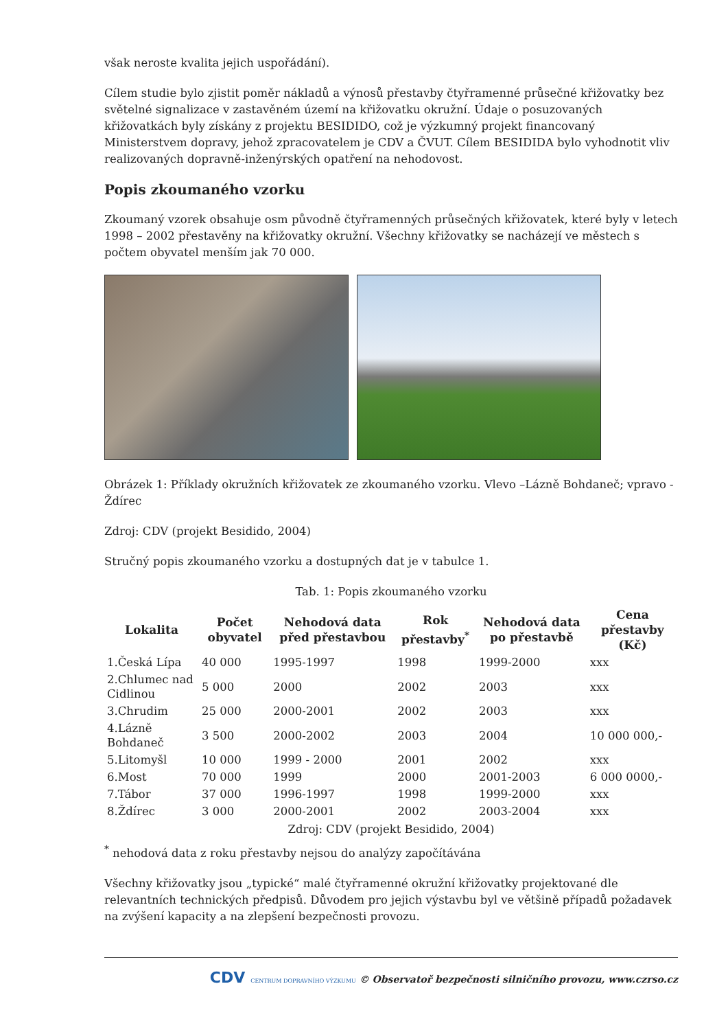však neroste kvalita jejich uspořádání).
Cílem studie bylo zjistit poměr nákladů a výnosů přestavby čtyřramenné průsečné křižovatky bez světelné signalizace v zastavěném území na křižovatku okružní. Údaje o posuzovaných křižovatkách byly získány z projektu BESIDIDO, což je výzkumný projekt financovaný Ministerstvem dopravy, jehož zpracovatelem je CDV a ČVUT. Cílem BESIDIDA bylo vyhodnotit vliv realizovaných dopravně-inženýrských opatření na nehodovost.
Popis zkoumaného vzorku
Zkoumaný vzorek obsahuje osm původně čtyřramenných průsečných křižovatek, které byly v letech 1998 – 2002 přestavěny na křižovatky okružní. Všechny křižovatky se nacházejí ve městech s počtem obyvatel menším jak 70 000.
Obrázek 1: Příklady okružních křižovatek ze zkoumaného vzorku. Vlevo –Lázně Bohdaneč; vpravo - Ždírec
Zdroj: CDV (projekt Besidido, 2004)
Stručný popis zkoumaného vzorku a dostupných dat je v tabulce 1.
Tab. 1: Popis zkoumaného vzorku
| Lokalita | Počet obyvatel | Nehodová data před přestavbou | Rok přestavby<sup>*</sup> | Nehodová data po přestavbě | Cena přestavby (Kč) |
| --- | --- | --- | --- | --- | --- |
| 1.Česká Lípa | 40 000 | 1995-1997 | 1998 | 1999-2000 | xxx |
| 2.Chlumec nad Cidlinou | 5 000 | 2000 | 2002 | 2003 | xxx |
| 3.Chrudim | 25 000 | 2000-2001 | 2002 | 2003 | xxx |
| 4.Lázně Bohdaneč | 3 500 | 2000-2002 | 2003 | 2004 | 10 000 000,- |
| 5.Litomyšl | 10 000 | 1999 - 2000 | 2001 | 2002 | xxx |
| 6.Most | 70 000 | 1999 | 2000 | 2001-2003 | 6 000 0000,- |
| 7.Tábor | 37 000 | 1996-1997 | 1998 | 1999-2000 | xxx |
| 8.Ždírec | 3 000 | 2000-2001 | 2002 | 2003-2004 | xxx |
Zdroj: CDV (projekt Besidido, 2004)
<sup>*</sup> nehodová data z roku přestavby nejsou do analýzy započítávána
Všechny křižovatky jsou „typické“ malé čtyřramenné okružní křižovatky projektované dle relevantních technických předpisů. Důvodem pro jejich výstavbu byl ve většině případů požadavek na zvýšení kapacity a na zlepšení bezpečnosti provozu.
CDV CENTRUM DOPRAVNÍHO VÝZKUMU © Observatoř bezpečnosti silničního provozu, www.czrso.cz